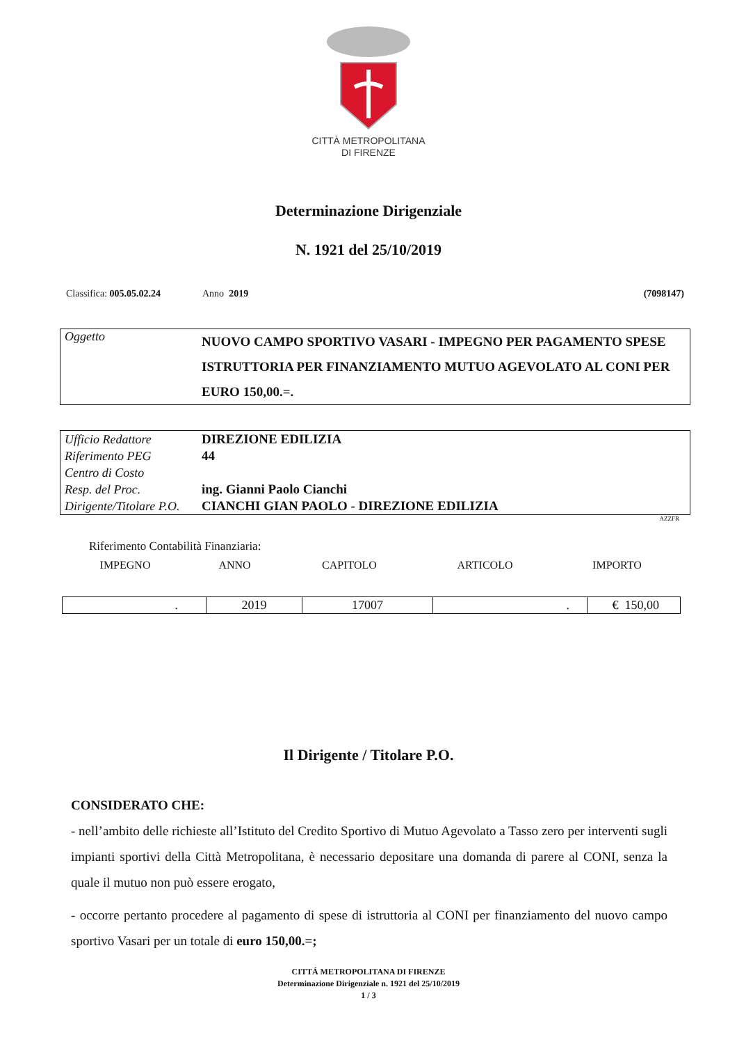CITTÀ METROPOLITANA
DI FIRENZE
Determinazione Dirigenziale
N. 1921 del 25/10/2019
Classifica: 005.05.02.24
Anno 2019 (7098147)
| Oggetto | NUOVO CAMPO SPORTIVO VASARI - IMPEGNO PER PAGAMENTO SPESE ISTRUTTORIA PER FINANZIAMENTO MUTUO AGEVOLATO AL CONI PER EURO 150,00.=. |
| Ufficio Redattore | DIREZIONE EDILIZIA |
| Riferimento PEG | 44 |
| Centro di Costo | |
| Resp. del Proc. | ing. Gianni Paolo Cianchi |
| Dirigente/Titolare P.O. | CIANCHI GIAN PAOLO - DIREZIONE EDILIZIA |
AZZFR
Riferimento Contabilità Finanziaria:
IMPEGNO ANNO CAPITOLO ARTICOLO IMPORTO
| . | 2019 | 17007 | . | € 150,00 |
Il Dirigente / Titolare P.O.
CONSIDERATO CHE:
- nell’ambito delle richieste all’Istituto del Credito Sportivo di Mutuo Agevolato a Tasso zero per interventi sugli impianti sportivi della Città Metropolitana, è necessario depositare una domanda di parere al CONI, senza la quale il mutuo non può essere erogato,
- occorre pertanto procedere al pagamento di spese di istruttoria al CONI per finanziamento del nuovo campo sportivo Vasari per un totale di euro 150,00.=;
CITTÁ METROPOLITANA DI FIRENZE
Determinazione Dirigenziale n. 1921 del 25/10/2019
1 / 3